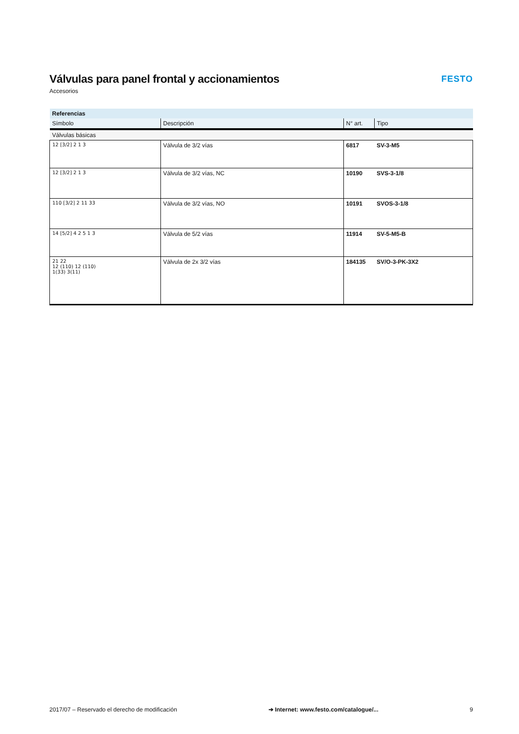Válvulas para panel frontal y accionamientos
Accesorios
FESTO
| Referencias | | | |
| --- | --- | --- | --- |
| Símbolo | Descripción | N° art. | Tipo |
| Válvulas básicas | | | |
| 12 [3/2] 2 1 3 | Válvula de 3/2 vías | 6817 | SV-3-M5 |
| 12 [3/2] 2 1 3 | Válvula de 3/2 vías, NC | 10190 | SVS-3-1/8 |
| 110 [3/2] 2 11 33 | Válvula de 3/2 vías, NO | 10191 | SVOS-3-1/8 |
| 14 [5/2] 4 2 5 1 3 | Válvula de 5/2 vías | 11914 | SV-5-M5-B |
| 21 22 12 (110) 12 (110) 1(33) 3(11) | Válvula de 2x 3/2 vías | 184135 | SV/O-3-PK-3X2 |
2017/07 – Reservado el derecho de modificación ➔ Internet: www.festo.com/catalogue/... 9